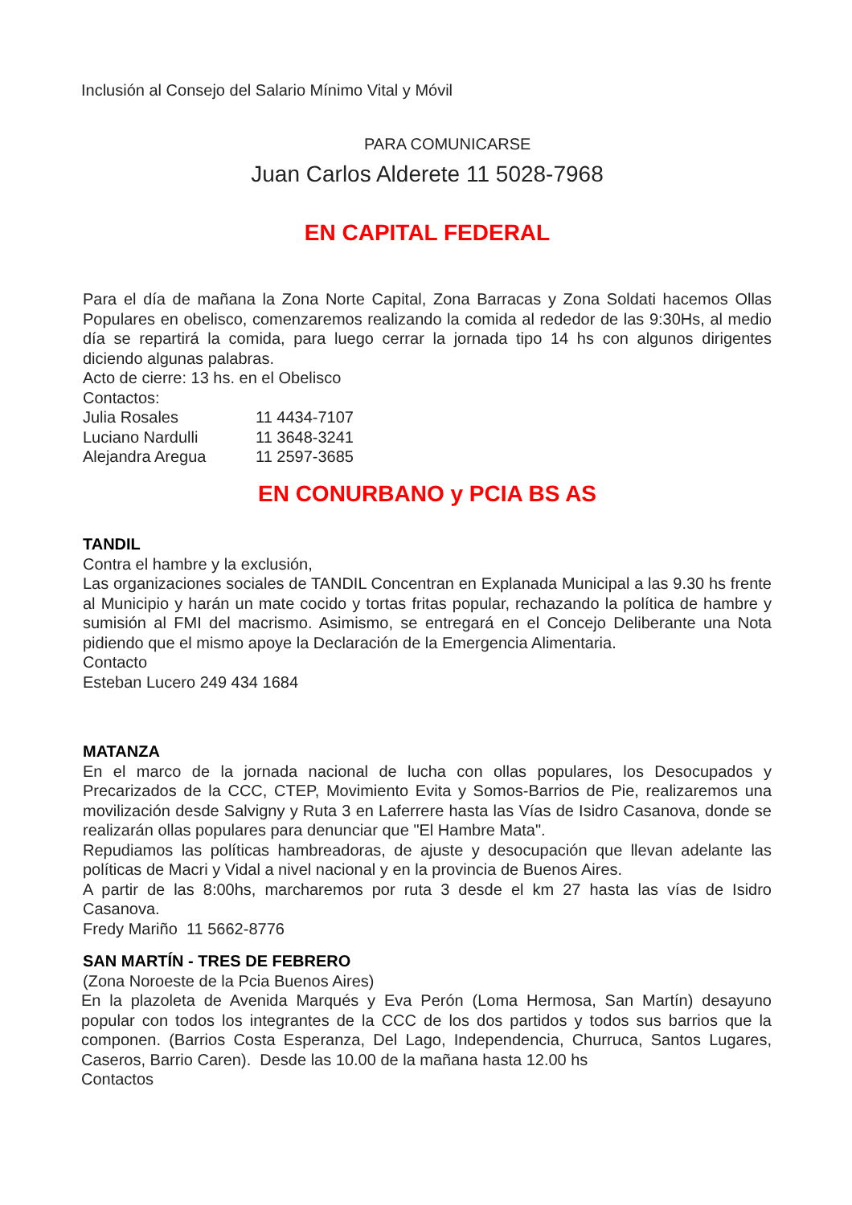Inclusión al Consejo del Salario Mínimo Vital y Móvil
PARA COMUNICARSE
Juan Carlos Alderete 11 5028-7968
EN CAPITAL FEDERAL
Para el día de mañana la Zona Norte Capital, Zona Barracas y Zona Soldati hacemos Ollas Populares en obelisco, comenzaremos realizando la comida al rededor de las 9:30Hs, al medio día se repartirá la comida, para luego cerrar la jornada tipo 14 hs con algunos dirigentes diciendo algunas palabras.
Acto de cierre: 13 hs. en el Obelisco
Contactos:
| Julia Rosales | 11 4434-7107 |
| Luciano Nardulli | 11 3648-3241 |
| Alejandra Aregua | 11 2597-3685 |
EN CONURBANO y PCIA BS AS
TANDIL
Contra el hambre y la exclusión,
Las organizaciones sociales de TANDIL Concentran en Explanada Municipal a las 9.30 hs frente al Municipio y harán un mate cocido y tortas fritas popular, rechazando la política de hambre y sumisión al FMI del macrismo. Asimismo, se entregará en el Concejo Deliberante una Nota pidiendo que el mismo apoye la Declaración de la Emergencia Alimentaria.
Contacto
Esteban Lucero 249 434 1684
MATANZA
En el marco de la jornada nacional de lucha con ollas populares, los Desocupados y Precarizados de la CCC, CTEP, Movimiento Evita y Somos-Barrios de Pie, realizaremos una movilización desde Salvigny y Ruta 3 en Laferrere hasta las Vías de Isidro Casanova, donde se realizarán ollas populares para denunciar que "El Hambre Mata".
Repudiamos las políticas hambreadoras, de ajuste y desocupación que llevan adelante las políticas de Macri y Vidal a nivel nacional y en la provincia de Buenos Aires.
A partir de las 8:00hs, marcharemos por ruta 3 desde el km 27 hasta las vías de Isidro Casanova.
Fredy Mariño 11 5662-8776
SAN MARTÍN - TRES DE FEBRERO
(Zona Noroeste de la Pcia Buenos Aires)
En la plazoleta de Avenida Marqués y Eva Perón (Loma Hermosa, San Martín) desayuno popular con todos los integrantes de la CCC de los dos partidos y todos sus barrios que la componen. (Barrios Costa Esperanza, Del Lago, Independencia, Churruca, Santos Lugares, Caseros, Barrio Caren). Desde las 10.00 de la mañana hasta 12.00 hs
Contactos